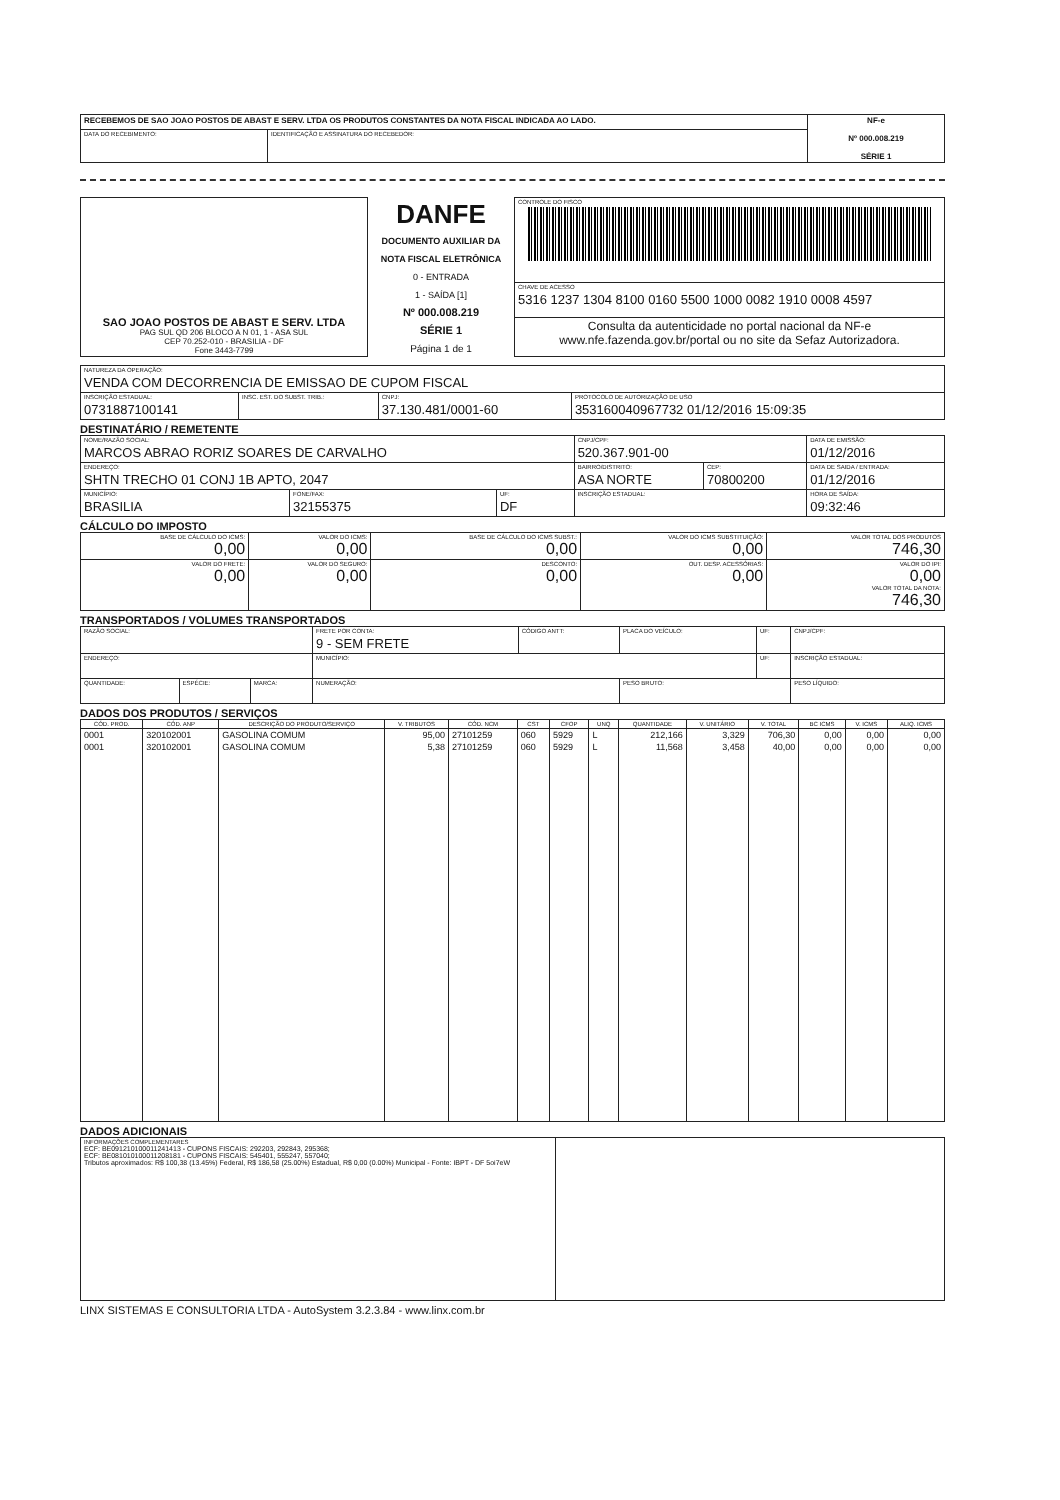| RECEBEMOS DE SAO JOAO POSTOS DE ABAST E SERV. LTDA OS PRODUTOS CONSTANTES DA NOTA FISCAL INDICADA AO LADO. | | NF-e Nº 000.008.219 SÉRIE 1 |
| DATA DO RECEBIMENTO: | IDENTIFICAÇÃO E ASSINATURA DO RECEBEDOR: | |
| SAO JOAO POSTOS DE ABAST E SERV. LTDA PAG SUL QD 206 BLOCO A N 01, 1 - ASA SUL CEP 70.252-010 - BRASILIA - DF Fone 3443-7799 | DANFE DOCUMENTO AUXILIAR DA NOTA FISCAL ELETRÔNICA 0 - ENTRADA 1 - SAÍDA [1] Nº 000.008.219 SÉRIE 1 Página 1 de 1 | CONTROLE DO FISCO |
| | | CHAVE DE ACESSO 5316 1237 1304 8100 0160 5500 1000 0082 1910 0008 4597 |
| | | Consulta da autenticidade no portal nacional da NF-e www.nfe.fazenda.gov.br/portal ou no site da Sefaz Autorizadora. |
| NATUREZA DA OPERAÇÃO: VENDA COM DECORRENCIA DE EMISSAO DE CUPOM FISCAL | | | |
| INSCRIÇÃO ESTADUAL: 0731887100141 | INSC. EST. DO SUBST. TRIB.: | CNPJ: 37.130.481/0001-60 | PROTOCOLO DE AUTORIZAÇÃO DE USO 353160040967732 01/12/2016 15:09:35 |
DESTINATÁRIO / REMETENTE
| NOME/RAZÃO SOCIAL: MARCOS ABRAO RORIZ SOARES DE CARVALHO | | | | CNPJ/CPF: 520.367.901-00 | | DATA DE EMISSÃO: 01/12/2016 |
| ENDEREÇO: SHTN TRECHO 01 CONJ 1B APTO, 2047 | | | | BAIRRO/DISTRITO: ASA NORTE | CEP: 70800200 | DATA DE SAIDA / ENTRADA: 01/12/2016 |
| MUNICÍPIO: BRASILIA | FONE/FAX: 32155375 | UF: DF | INSCRIÇÃO ESTADUAL: | | | HORA DE SAÍDA: 09:32:46 |
CÁLCULO DO IMPOSTO
| BASE DE CÁLCULO DO ICMS: 0,00 | VALOR DO ICMS: 0,00 | BASE DE CÁLCULO DO ICMS SUBST.: 0,00 | VALOR DO ICMS SUBSTITUIÇÃO: 0,00 | VALOR TOTAL DOS PRODUTOS 746,30 |
| VALOR DO FRETE: 0,00 | VALOR DO SEGURO: 0,00 | DESCONTO: 0,00 | OUT. DESP. ACESSÓRIAS: 0,00 | VALOR DO IPI: 0,00 VALOR TOTAL DA NOTA: 746,30 |
TRANSPORTADOS / VOLUMES TRANSPORTADOS
| RAZÃO SOCIAL: | | | FRETE POR CONTA: 9 - SEM FRETE | CÓDIGO ANTT: | PLACA DO VEÍCULO: | UF: | CNPJ/CPF: |
| ENDEREÇO: | | | MUNICÍPIO: | | | UF: | INSCRIÇÃO ESTADUAL: |
| QUANTIDADE: | ESPÉCIE: | MARCA: | NUMERAÇÃO: | | PESO BRUTO: | | PESO LÍQUIDO: |
DADOS DOS PRODUTOS / SERVIÇOS
| CÓD. PROD. | CÓD. ANP | DESCRIÇÃO DO PRODUTO/SERVIÇO | V. TRIBUTOS | CÓD. NCM | CST | CFOP | UNQ | QUANTIDADE | V. UNITÁRIO | V. TOTAL | BC ICMS | V. ICMS | ALIQ. ICMS |
| --- | --- | --- | --- | --- | --- | --- | --- | --- | --- | --- | --- | --- | --- |
| 0001 | 320102001 | GASOLINA COMUM | 95,00 | 27101259 | 060 | 5929 | L | 212,166 | 3,329 | 706,30 | 0,00 | 0,00 | 0,00 |
| 0001 | 320102001 | GASOLINA COMUM | 5,38 | 27101259 | 060 | 5929 | L | 11,568 | 3,458 | 40,00 | 0,00 | 0,00 | 0,00 |
DADOS ADICIONAIS
| INFORMAÇÕES COMPLEMENTARES ECF: BE091210100011241413 - CUPONS FISCAIS: 292203, 292843, 295368; ECF: BE081010100011208181 - CUPONS FISCAIS: 545401, 555247, 557040; Tributos aproximados: R$ 100,38 (13.45%) Federal, R$ 186,58 (25.00%) Estadual, R$ 0,00 (0.00%) Municipal - Fonte: IBPT - DF 5oi7eW | |
LINX SISTEMAS E CONSULTORIA LTDA - AutoSystem 3.2.3.84 - www.linx.com.br